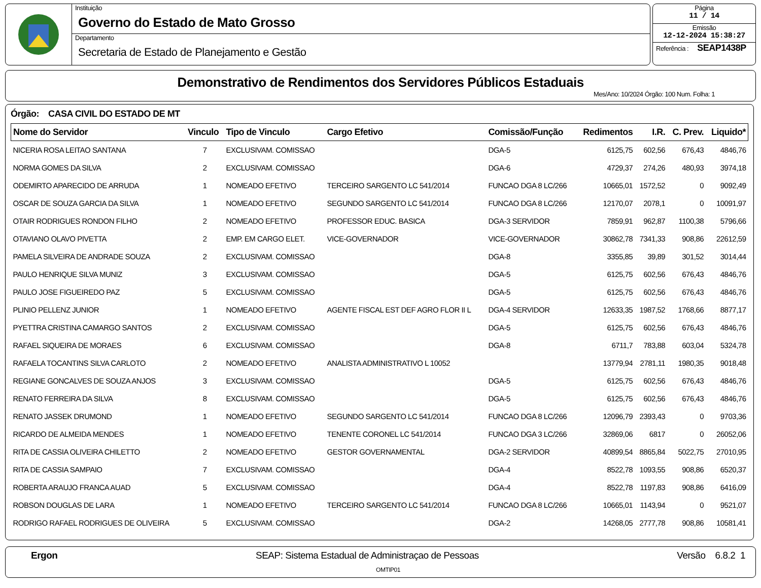Instituição
Governo do Estado de Mato Grosso
Departamento
Secretaria de Estado de Planejamento e Gestão
Página
11 / 14
Emissão
12-12-2024 15:38:27
Referência : SEAP1438P
Demonstrativo de Rendimentos dos Servidores Públicos Estaduais
Mes/Ano: 10/2024 Órgão: 100 Num. Folha: 1
Órgão: CASA CIVIL DO ESTADO DE MT
| Nome do Servidor | Vinculo | Tipo de Vinculo | Cargo Efetivo | Comissão/Função | Redimentos | I.R. | C. Prev. | Liquido* |
| --- | --- | --- | --- | --- | --- | --- | --- | --- |
| NICERIA ROSA LEITAO SANTANA | 7 | EXCLUSIVAM. COMISSAO | | DGA-5 | 6125,75 | 602,56 | 676,43 | 4846,76 |
| NORMA GOMES DA SILVA | 2 | EXCLUSIVAM. COMISSAO | | DGA-6 | 4729,37 | 274,26 | 480,93 | 3974,18 |
| ODEMIRTO APARECIDO DE ARRUDA | 1 | NOMEADO EFETIVO | TERCEIRO SARGENTO LC 541/2014 | FUNCAO DGA 8 LC/266 | 10665,01 | 1572,52 | 0 | 9092,49 |
| OSCAR DE SOUZA GARCIA DA SILVA | 1 | NOMEADO EFETIVO | SEGUNDO SARGENTO LC 541/2014 | FUNCAO DGA 8 LC/266 | 12170,07 | 2078,1 | 0 | 10091,97 |
| OTAIR RODRIGUES RONDON FILHO | 2 | NOMEADO EFETIVO | PROFESSOR EDUC. BASICA | DGA-3 SERVIDOR | 7859,91 | 962,87 | 1100,38 | 5796,66 |
| OTAVIANO OLAVO PIVETTA | 2 | EMP. EM CARGO ELET. | VICE-GOVERNADOR | VICE-GOVERNADOR | 30862,78 | 7341,33 | 908,86 | 22612,59 |
| PAMELA SILVEIRA DE ANDRADE SOUZA | 2 | EXCLUSIVAM. COMISSAO | | DGA-8 | 3355,85 | 39,89 | 301,52 | 3014,44 |
| PAULO HENRIQUE SILVA MUNIZ | 3 | EXCLUSIVAM. COMISSAO | | DGA-5 | 6125,75 | 602,56 | 676,43 | 4846,76 |
| PAULO JOSE FIGUEIREDO PAZ | 5 | EXCLUSIVAM. COMISSAO | | DGA-5 | 6125,75 | 602,56 | 676,43 | 4846,76 |
| PLINIO PELLENZ JUNIOR | 1 | NOMEADO EFETIVO | AGENTE FISCAL EST DEF AGRO FLOR II L | DGA-4 SERVIDOR | 12633,35 | 1987,52 | 1768,66 | 8877,17 |
| PYETTRA CRISTINA CAMARGO SANTOS | 2 | EXCLUSIVAM. COMISSAO | | DGA-5 | 6125,75 | 602,56 | 676,43 | 4846,76 |
| RAFAEL SIQUEIRA DE MORAES | 6 | EXCLUSIVAM. COMISSAO | | DGA-8 | 6711,7 | 783,88 | 603,04 | 5324,78 |
| RAFAELA TOCANTINS SILVA CARLOTO | 2 | NOMEADO EFETIVO | ANALISTA ADMINISTRATIVO L 10052 | | 13779,94 | 2781,11 | 1980,35 | 9018,48 |
| REGIANE GONCALVES DE SOUZA ANJOS | 3 | EXCLUSIVAM. COMISSAO | | DGA-5 | 6125,75 | 602,56 | 676,43 | 4846,76 |
| RENATO FERREIRA DA SILVA | 8 | EXCLUSIVAM. COMISSAO | | DGA-5 | 6125,75 | 602,56 | 676,43 | 4846,76 |
| RENATO JASSEK DRUMOND | 1 | NOMEADO EFETIVO | SEGUNDO SARGENTO LC 541/2014 | FUNCAO DGA 8 LC/266 | 12096,79 | 2393,43 | 0 | 9703,36 |
| RICARDO DE ALMEIDA MENDES | 1 | NOMEADO EFETIVO | TENENTE CORONEL LC 541/2014 | FUNCAO DGA 3 LC/266 | 32869,06 | 6817 | 0 | 26052,06 |
| RITA DE CASSIA OLIVEIRA CHILETTO | 2 | NOMEADO EFETIVO | GESTOR GOVERNAMENTAL | DGA-2 SERVIDOR | 40899,54 | 8865,84 | 5022,75 | 27010,95 |
| RITA DE CASSIA SAMPAIO | 7 | EXCLUSIVAM. COMISSAO | | DGA-4 | 8522,78 | 1093,55 | 908,86 | 6520,37 |
| ROBERTA ARAUJO FRANCA AUAD | 5 | EXCLUSIVAM. COMISSAO | | DGA-4 | 8522,78 | 1197,83 | 908,86 | 6416,09 |
| ROBSON DOUGLAS DE LARA | 1 | NOMEADO EFETIVO | TERCEIRO SARGENTO LC 541/2014 | FUNCAO DGA 8 LC/266 | 10665,01 | 1143,94 | 0 | 9521,07 |
| RODRIGO RAFAEL RODRIGUES DE OLIVEIRA | 5 | EXCLUSIVAM. COMISSAO | | DGA-2 | 14268,05 | 2777,78 | 908,86 | 10581,41 |
Ergon SEAP: Sistema Estadual de Administraçao de Pessoas Versão 6.8.2 1
OMTIP01